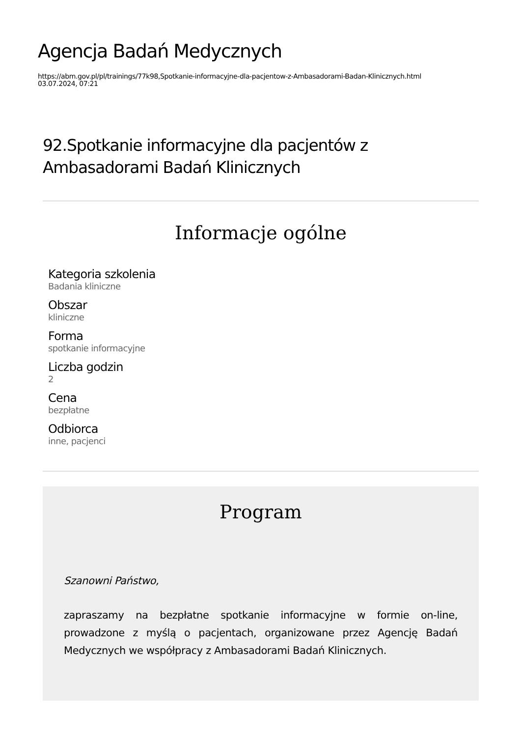Agencja Badań Medycznych
https://abm.gov.pl/pl/trainings/77k98,Spotkanie-informacyjne-dla-pacjentow-z-Ambasadorami-Badan-Klinicznych.html
03.07.2024, 07:21
92.Spotkanie informacyjne dla pacjentów z Ambasadorami Badań Klinicznych
Informacje ogólne
Kategoria szkolenia
Badania kliniczne
Obszar
kliniczne
Forma
spotkanie informacyjne
Liczba godzin
2
Cena
bezpłatne
Odbiorca
inne, pacjenci
Program
Szanowni Państwo,
zapraszamy na bezpłatne spotkanie informacyjne w formie on-line, prowadzone z myślą o pacjentach, organizowane przez Agencję Badań Medycznych we współpracy z Ambasadorami Badań Klinicznych.